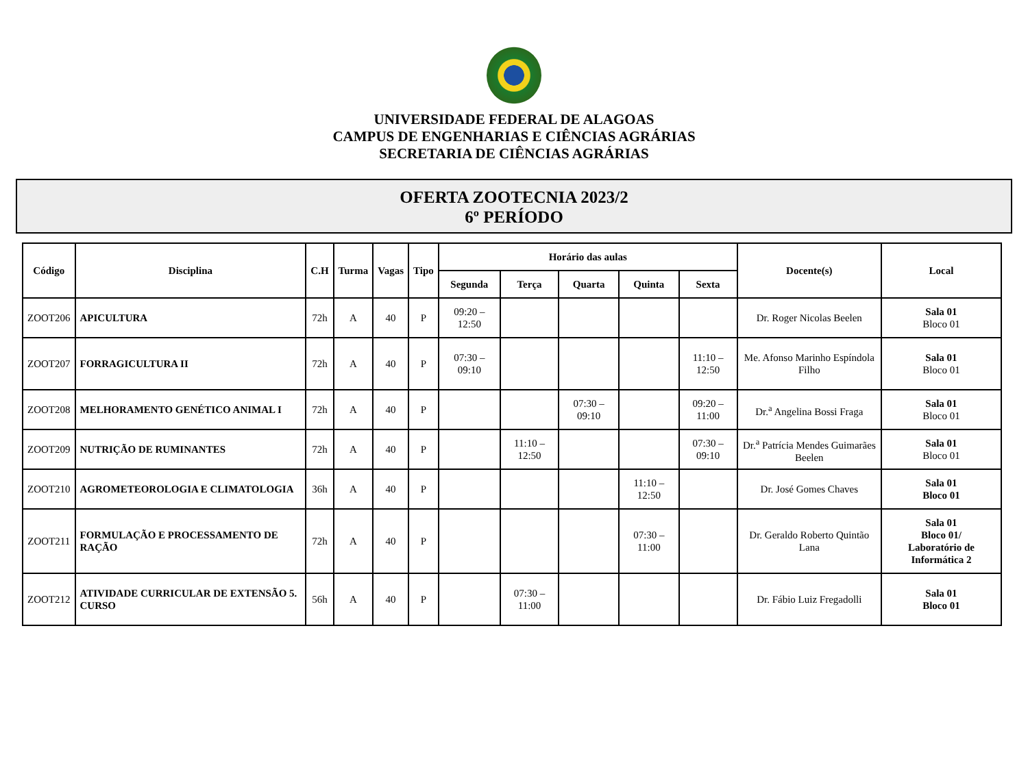UNIVERSIDADE FEDERAL DE ALAGOAS
CAMPUS DE ENGENHARIAS E CIÊNCIAS AGRÁRIAS
SECRETARIA DE CIÊNCIAS AGRÁRIAS
OFERTA ZOOTECNIA 2023/2
6º PERÍODO
| Código | Disciplina | C.H | Turma | Vagas | Tipo | Horário das aulas | | | | | Docente(s) | Local |
| --- | --- | --- | --- | --- | --- | --- | --- | --- | --- | --- | --- | --- |
| | | | | | | Segunda | Terça | Quarta | Quinta | Sexta | | |
| ZOOT206 | APICULTURA | 72h | A | 40 | P | 09:20 – 12:50 | | | | | Dr. Roger Nicolas Beelen | Sala 01 Bloco 01 |
| ZOOT207 | FORRAGICULTURA II | 72h | A | 40 | P | 07:30 – 09:10 | | | | 11:10 – 12:50 | Me. Afonso Marinho Espíndola Filho | Sala 01 Bloco 01 |
| ZOOT208 | MELHORAMENTO GENÉTICO ANIMAL I | 72h | A | 40 | P | | | 07:30 – 09:10 | | 09:20 – 11:00 | Dr.<sup>a</sup> Angelina Bossi Fraga | Sala 01 Bloco 01 |
| ZOOT209 | NUTRIÇÃO DE RUMINANTES | 72h | A | 40 | P | | 11:10 – 12:50 | | | 07:30 – 09:10 | Dr.<sup>a</sup> Patrícia Mendes Guimarães Beelen | Sala 01 Bloco 01 |
| ZOOT210 | AGROMETEOROLOGIA E CLIMATOLOGIA | 36h | A | 40 | P | | | | 11:10 – 12:50 | | Dr. José Gomes Chaves | Sala 01 Bloco 01 |
| ZOOT211 | FORMULAÇÃO E PROCESSAMENTO DE RAÇÃO | 72h | A | 40 | P | | | | 07:30 – 11:00 | | Dr. Geraldo Roberto Quintão Lana | Sala 01 Bloco 01/ Laboratório de Informática 2 |
| ZOOT212 | ATIVIDADE CURRICULAR DE EXTENSÃO 5. CURSO | 56h | A | 40 | P | | 07:30 – 11:00 | | | | Dr. Fábio Luiz Fregadolli | Sala 01 Bloco 01 |